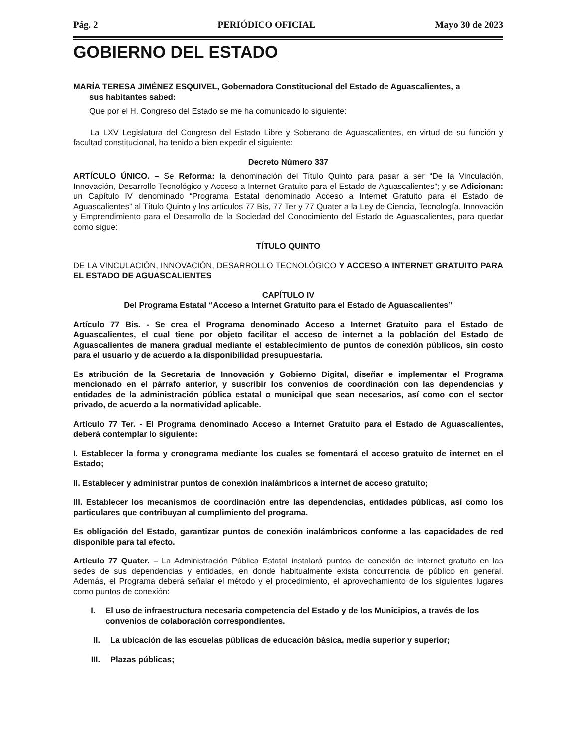Pág. 2 PERIÓDICO OFICIAL Mayo 30 de 2023
GOBIERNO DEL ESTADO
MARÍA TERESA JIMÉNEZ ESQUIVEL, Gobernadora Constitucional del Estado de Aguascalientes, a
sus habitantes sabed:
Que por el H. Congreso del Estado se me ha comunicado lo siguiente:
La LXV Legislatura del Congreso del Estado Libre y Soberano de Aguascalientes, en virtud de su función y facultad constitucional, ha tenido a bien expedir el siguiente:
Decreto Número 337
ARTÍCULO ÚNICO. – Se Reforma: la denominación del Título Quinto para pasar a ser “De la Vinculación, Innovación, Desarrollo Tecnológico y Acceso a Internet Gratuito para el Estado de Aguascalientes”; y se Adicionan: un Capítulo IV denominado “Programa Estatal denominado Acceso a Internet Gratuito para el Estado de Aguascalientes” al Título Quinto y los artículos 77 Bis, 77 Ter y 77 Quater a la Ley de Ciencia, Tecnología, Innovación y Emprendimiento para el Desarrollo de la Sociedad del Conocimiento del Estado de Aguascalientes, para quedar como sigue:
TÍTULO QUINTO
DE LA VINCULACIÓN, INNOVACIÓN, DESARROLLO TECNOLÓGICO Y ACCESO A INTERNET GRATUITO PARA EL ESTADO DE AGUASCALIENTES
CAPÍTULO IV
Del Programa Estatal “Acceso a Internet Gratuito para el Estado de Aguascalientes”
Artículo 77 Bis. - Se crea el Programa denominado Acceso a Internet Gratuito para el Estado de Aguascalientes, el cual tiene por objeto facilitar el acceso de internet a la población del Estado de Aguascalientes de manera gradual mediante el establecimiento de puntos de conexión públicos, sin costo para el usuario y de acuerdo a la disponibilidad presupuestaria.
Es atribución de la Secretaria de Innovación y Gobierno Digital, diseñar e implementar el Programa mencionado en el párrafo anterior, y suscribir los convenios de coordinación con las dependencias y entidades de la administración pública estatal o municipal que sean necesarios, así como con el sector privado, de acuerdo a la normatividad aplicable.
Artículo 77 Ter. - El Programa denominado Acceso a Internet Gratuito para el Estado de Aguascalientes, deberá contemplar lo siguiente:
I. Establecer la forma y cronograma mediante los cuales se fomentará el acceso gratuito de internet en el Estado;
II. Establecer y administrar puntos de conexión inalámbricos a internet de acceso gratuito;
III. Establecer los mecanismos de coordinación entre las dependencias, entidades públicas, así como los particulares que contribuyan al cumplimiento del programa.
Es obligación del Estado, garantizar puntos de conexión inalámbricos conforme a las capacidades de red disponible para tal efecto.
Artículo 77 Quater. – La Administración Pública Estatal instalará puntos de conexión de internet gratuito en las sedes de sus dependencias y entidades, en donde habitualmente exista concurrencia de público en general. Además, el Programa deberá señalar el método y el procedimiento, el aprovechamiento de los siguientes lugares como puntos de conexión:
I. El uso de infraestructura necesaria competencia del Estado y de los Municipios, a través de los convenios de colaboración correspondientes.
II. La ubicación de las escuelas públicas de educación básica, media superior y superior;
III. Plazas públicas;